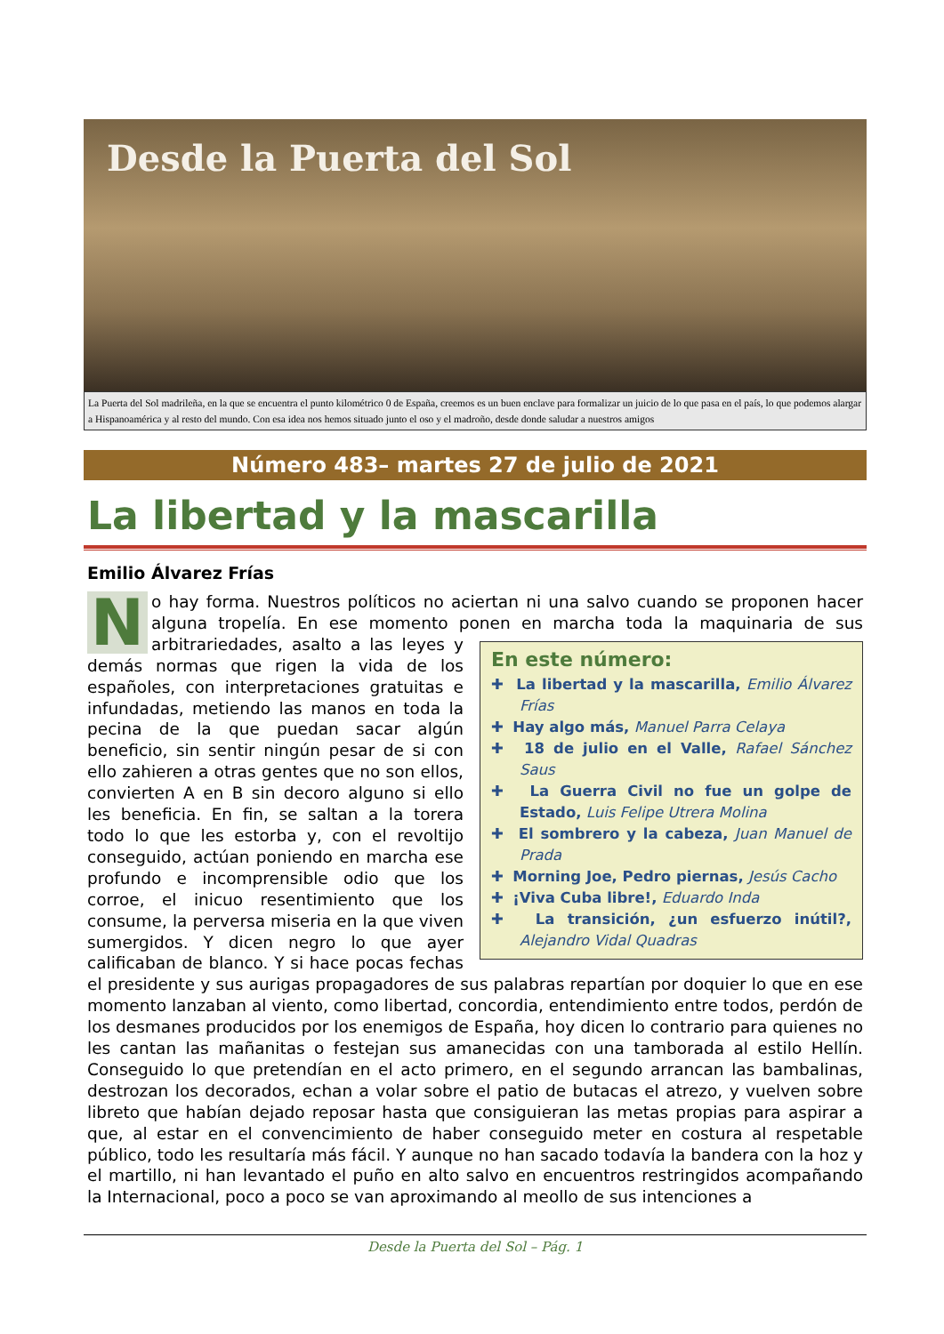Desde la Puerta del Sol
La Puerta del Sol madrileña, en la que se encuentra el punto kilométrico 0 de España, creemos es un buen enclave para formalizar un juicio de lo que pasa en el país, lo que podemos alargar a Hispanoamérica y al resto del mundo. Con esa idea nos hemos situado junto el oso y el madroño, desde donde saludar a nuestros amigos
Número 483– martes 27 de julio de 2021
La libertad y la mascarilla
Emilio Álvarez Frías
N
o hay forma. Nuestros políticos no aciertan ni una salvo cuando se proponen hacer alguna tropelía. En ese momento ponen en marcha toda la maquinaria de sus
En este número:
✚ La libertad y la mascarilla, Emilio Álvarez Frías
✚ Hay algo más, Manuel Parra Celaya
✚ 18 de julio en el Valle, Rafael Sánchez Saus
✚ La Guerra Civil no fue un golpe de Estado, Luis Felipe Utrera Molina
✚ El sombrero y la cabeza, Juan Manuel de Prada
✚ Morning Joe, Pedro piernas, Jesús Cacho
✚ ¡Viva Cuba libre!, Eduardo Inda
✚ La transición, ¿un esfuerzo inútil?, Alejandro Vidal Quadras
arbitrariedades, asalto a las leyes y demás normas que rigen la vida de los españoles, con interpretaciones gratuitas e infundadas, metiendo las manos en toda la pecina de la que puedan sacar algún beneficio, sin sentir ningún pesar de si con ello zahieren a otras gentes que no son ellos, convierten A en B sin decoro alguno si ello les beneficia. En fin, se saltan a la torera todo lo que les estorba y, con el revoltijo conseguido, actúan poniendo en marcha ese profundo e incomprensible odio que los corroe, el inicuo resentimiento que los consume, la perversa miseria en la que viven sumergidos. Y dicen negro lo que ayer calificaban de blanco. Y si hace pocas fechas el presidente y sus aurigas propagadores de sus palabras repartían por doquier lo que en ese momento lanzaban al viento, como libertad, concordia, entendimiento entre todos, perdón de los desmanes producidos por los enemigos de España, hoy dicen lo contrario para quienes no les cantan las mañanitas o festejan sus amanecidas con una tamborada al estilo Hellín. Conseguido lo que pretendían en el acto primero, en el segundo arrancan las bambalinas, destrozan los decorados, echan a volar sobre el patio de butacas el atrezo, y vuelven sobre libreto que habían dejado reposar hasta que consiguieran las metas propias para aspirar a que, al estar en el convencimiento de haber conseguido meter en costura al respetable público, todo les resultaría más fácil. Y aunque no han sacado todavía la bandera con la hoz y el martillo, ni han levantado el puño en alto salvo en encuentros restringidos acompañando la Internacional, poco a poco se van aproximando al meollo de sus intenciones a
Desde la Puerta del Sol – Pág. 1